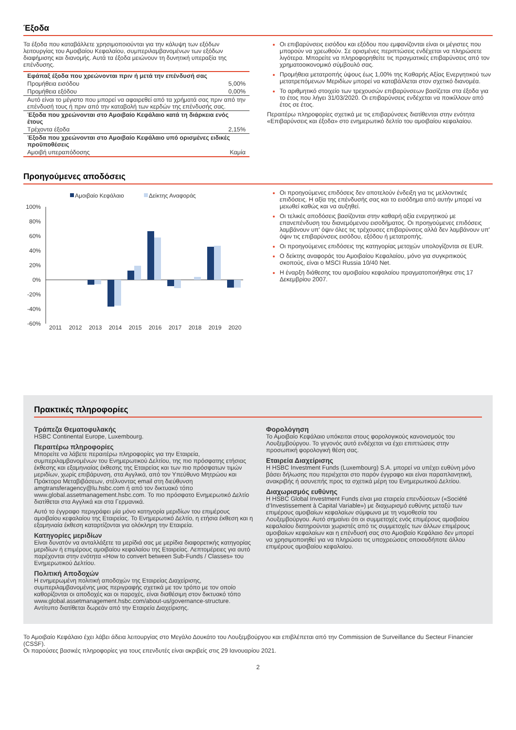Έξοδα
Τα έξοδα που καταβάλλετε χρησιμοποιούνται για την κάλυψη των εξόδων λειτουργίας του Αμοιβαίου Κεφαλαίου, συμπεριλαμβανομένων των εξόδων διαφήμισης και διανομής. Αυτά τα έξοδα μειώνουν τη δυνητική υπεραξία της επένδυσης.
| Εφάπαξ έξοδα που χρεώνονται πριν ή μετά την επένδυσή σας | |
| --- | --- |
| Προμήθεια εισόδου | 5,00% |
| Προμήθεια εξόδου | 0,00% |
| Αυτό είναι το μέγιστο που μπορεί να αφαιρεθεί από τα χρήματά σας πριν από την επένδυσή τους ή πριν από την καταβολή των κερδών της επένδυσής σας. | |
| Έξοδα που χρεώνονται στο Αμοιβαίο Κεφάλαιο κατά τη διάρκεια ενός έτους | |
| Τρέχοντα έξοδα | 2,15% |
| Έξοδα που χρεώνονται στο Αμοιβαίο Κεφάλαιο υπό ορισμένες ειδικές προϋποθέσεις | |
| Αμοιβή υπεραπόδοσης | Καμία |
Οι επιβαρύνσεις εισόδου και εξόδου που εμφανίζονται είναι οι μέγιστες που μπορούν να χρεωθούν. Σε ορισμένες περιπτώσεις ενδέχεται να πληρώσετε λιγότερα. Μπορείτε να πληροφορηθείτε τις πραγματικές επιβαρύνσεις από τον χρηματοοικονομικό σύμβουλό σας.
Προμήθεια μετατροπής ύψους έως 1,00% της Καθαρής Αξίας Ενεργητικού των μετατρεπόμενων Μεριδίων μπορεί να καταβάλλεται στον σχετικό διανομέα.
Το αριθμητικό στοιχείο των τρεχουσών επιβαρύνσεων βασίζεται στα έξοδα για το έτος που λήγει 31/03/2020. Οι επιβαρύνσεις ενδέχεται να ποικίλλουν από έτος σε έτος.
Περαιτέρω πληροφορίες σχετικά με τις επιβαρύνσεις διατίθενται στην ενότητα «Επιβαρύνσεις και έξοδα» στο ενημερωτικό δελτίο του αμοιβαίου κεφαλαίου.
Προηγούμενες αποδόσεις
Αμοιβαίο Κεφάλαιο
Δείκτης Αναφοράς
100%
80%
60%
40%
20%
0%
-20%
-40%
-60%
2011
2012
2013
2014
2015
2016
2017
2018
2019
2020
Οι προηγούμενες επιδόσεις δεν αποτελούν ένδειξη για τις μελλοντικές επιδόσεις. Η αξία της επένδυσής σας και το εισόδημα από αυτήν μπορεί να μειωθεί καθώς και να αυξηθεί.
Οι τελικές αποδόσεις βασίζονται στην καθαρή αξία ενεργητικού με επανεπένδυση του διανεμόμενου εισοδήματος. Οι προηγούμενες επιδόσεις λαμβάνουν υπ' όψιν όλες τις τρέχουσες επιβαρύνσεις αλλά δεν λαμβάνουν υπ' όψιν τις επιβαρύνσεις εισόδου, εξόδου ή μετατροπής.
Οι προηγούμενες επιδόσεις της κατηγορίας μετοχών υπολογίζονται σε EUR.
Ο δείκτης αναφοράς του Αμοιβαίου Κεφαλαίου, μόνο για συγκριτικούς σκοπούς, είναι ο MSCI Russia 10/40 Net.
Η έναρξη διάθεσης του αμοιβαίου κεφαλαίου πραγματοποιήθηκε στις 17 Δεκεμβρίου 2007.
Πρακτικές πληροφορίες
Τράπεζα Θεματοφυλακής
HSBC Continental Europe, Luxembourg.
Περαιτέρω πληροφορίες
Μπορείτε να λάβετε περαιτέρω πληροφορίες για την Εταιρεία, συμπεριλαμβανομένων του Ενημερωτικού Δελτίου, της πιο πρόσφατης ετήσιας έκθεσης και εξαμηνιαίας έκθεσης της Εταιρείας και των πιο πρόσφατων τιμών μεριδίων, χωρίς επιβάρυνση, στα Αγγλικά, από τον Υπεύθυνο Μητρώου και Πράκτορα Μεταβιβάσεων, στέλνοντας email στη διεύθυνση amgtransferagency@lu.hsbc.com ή από τον δικτυακό τόπο www.global.assetmanagement.hsbc.com. Το πιο πρόσφατο Ενημερωτικό Δελτίο διατίθεται στα Αγγλικά και στα Γερμανικά.
Αυτό το έγγραφο περιγράφει μία μόνο κατηγορία μεριδίων του επιμέρους αμοιβαίου κεφαλαίου της Εταιρείας. Το Ενημερωτικό Δελτίο, η ετήσια έκθεση και η εξαμηνιαία έκθεση καταρτίζονται για ολόκληρη την Εταιρεία.
Κατηγορίες μεριδίων
Είναι δυνατόν να ανταλλάξετε τα μερίδιά σας με μερίδια διαφορετικής κατηγορίας μεριδίων ή επιμέρους αμοιβαίου κεφαλαίου της Εταιρείας. Λεπτομέρειες για αυτό παρέχονται στην ενότητα «How to convert between Sub-Funds / Classes» του Ενημερωτικού Δελτίου.
Πολιτική Αποδοχών
Η ενημερωμένη πολιτική αποδοχών της Εταιρείας Διαχείρισης, συμπεριλαμβανομένης μιας περιγραφής σχετικά με τον τρόπο με τον οποίο καθορίζονται οι αποδοχές και οι παροχές, είναι διαθέσιμη στον δικτυακό τόπο www.global.assetmanagement.hsbc.com/about-us/governance-structure. Αντίτυπο διατίθεται δωρεάν από την Εταιρεία Διαχείρισης.
Φορολόγηση
Το Αμοιβαίο Κεφάλαιο υπόκειται στους φορολογικούς κανονισμούς του Λουξεμβούργου. Το γεγονός αυτό ενδέχεται να έχει επιπτώσεις στην προσωπική φορολογική θέση σας.
Εταιρεία Διαχείρισης
Η HSBC Investment Funds (Luxembourg) S.A. μπορεί να υπέχει ευθύνη μόνο βάσει δήλωσης που περιέχεται στο παρόν έγγραφο και είναι παραπλανητική, ανακριβής ή ασυνεπής προς τα σχετικά μέρη του Ενημερωτικού Δελτίου.
Διαχωρισμός ευθύνης
Η HSBC Global Investment Funds είναι μια εταιρεία επενδύσεων («Société d’Investissement à Capital Variable») με διαχωρισμό ευθύνης μεταξύ των επιμέρους αμοιβαίων κεφαλαίων σύμφωνα με τη νομοθεσία του Λουξεμβούργου. Αυτό σημαίνει ότι οι συμμετοχές ενός επιμέρους αμοιβαίου κεφαλαίου διατηρούνται χωριστές από τις συμμετοχές των άλλων επιμέρους αμοιβαίων κεφαλαίων και η επένδυσή σας στο Αμοιβαίο Κεφάλαιο δεν μπορεί να χρησιμοποιηθεί για να πληρώσει τις υποχρεώσεις οποιουδήποτε άλλου επιμέρους αμοιβαίου κεφαλαίου.
Το Αμοιβαίο Κεφάλαιο έχει λάβει άδεια λειτουργίας στο Μεγάλο Δουκάτο του Λουξεμβούργου και επιβλέπεται από την Commission de Surveillance du Secteur Financier (CSSF).
Οι παρούσες βασικές πληροφορίες για τους επενδυτές είναι ακριβείς στις 29 Ιανουαρίου 2021.
2